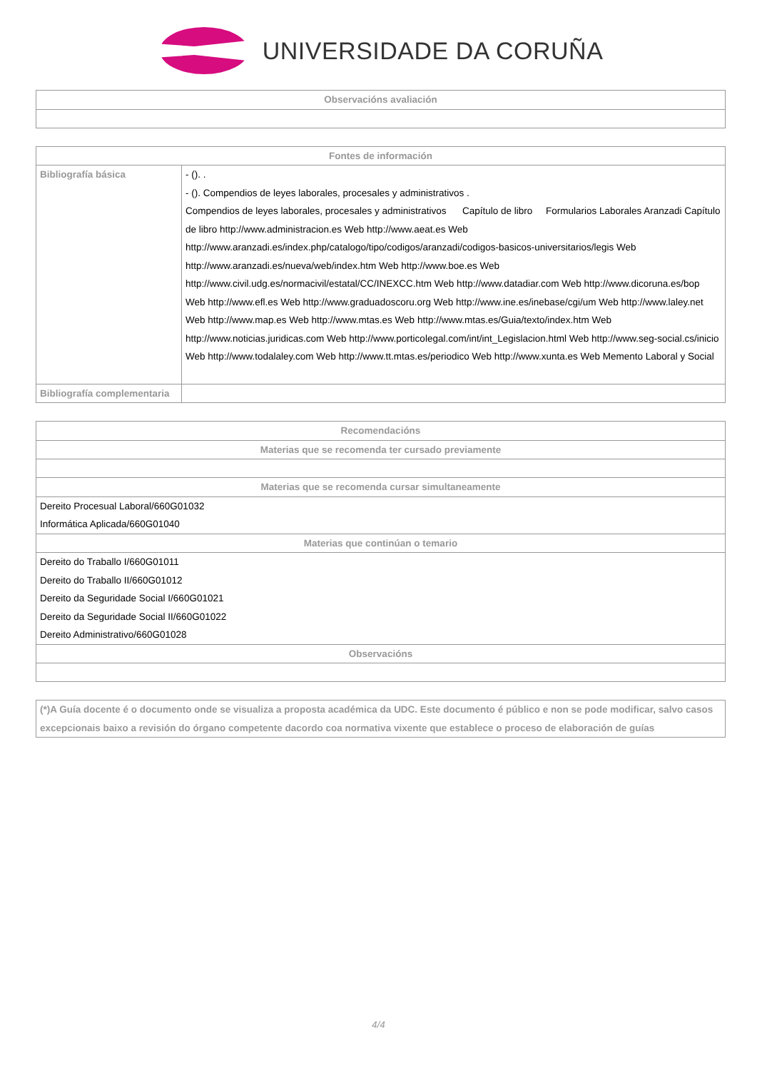UNIVERSIDADE DA CORUÑA
| Observacións avaliación |
| --- |
| Fontes de información | |
| --- | --- |
| Bibliografía básica | - (). . - (). Compendios de leyes laborales, procesales y administrativos . Compendios de leyes laborales, procesales y administrativos Capítulo de libro Formularios Laborales Aranzadi Capítulo de libro http://www.administracion.es Web http://www.aeat.es Web http://www.aranzadi.es/index.php/catalogo/tipo/codigos/aranzadi/codigos-basicos-universitarios/legis Web http://www.aranzadi.es/nueva/web/index.htm Web http://www.boe.es Web http://www.civil.udg.es/normacivil/estatal/CC/INEXCC.htm Web http://www.datadiar.com Web http://www.dicoruna.es/bop Web http://www.efl.es Web http://www.graduadoscoru.org Web http://www.ine.es/inebase/cgi/um Web http://www.laley.net Web http://www.map.es Web http://www.mtas.es Web http://www.mtas.es/Guia/texto/index.htm Web http://www.noticias.juridicas.com Web http://www.porticolegal.com/int/int_Legislacion.html Web http://www.seg-social.cs/inicio Web http://www.todalaley.com Web http://www.tt.mtas.es/periodico Web http://www.xunta.es Web Memento Laboral y Social |
| Bibliografía complementaria | |
| Recomendacións |
| --- |
| Materias que se recomenda ter cursado previamente |
| Materias que se recomenda cursar simultaneamente |
| Dereito Procesual Laboral/660G01032 Informática Aplicada/660G01040 |
| Materias que continúan o temario |
| Dereito do Traballo I/660G01011 Dereito do Traballo II/660G01012 Dereito da Seguridade Social I/660G01021 Dereito da Seguridade Social II/660G01022 Dereito Administrativo/660G01028 |
| Observacións |
| (*)A Guía docente é o documento onde se visualiza a proposta académica da UDC. Este documento é público e non se pode modificar, salvo casos excepcionais baixo a revisión do órgano competente dacordo coa normativa vixente que establece o proceso de elaboración de guías |
4/4